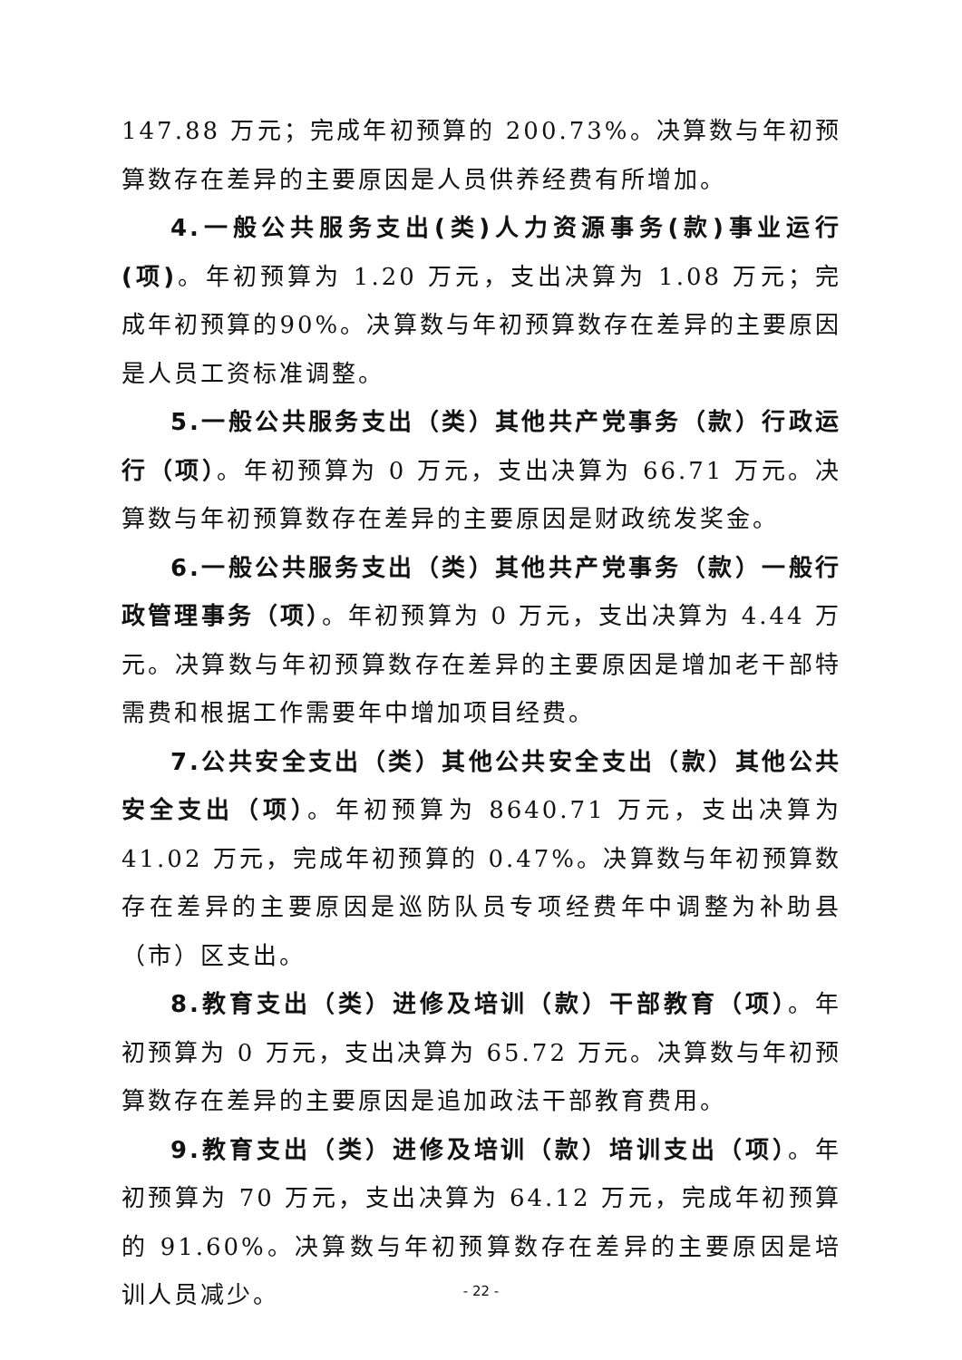147.88 万元；完成年初预算的 200.73%。决算数与年初预算数存在差异的主要原因是人员供养经费有所增加。
4.一般公共服务支出(类)人力资源事务(款)事业运行(项)。年初预算为 1.20 万元，支出决算为 1.08 万元；完成年初预算的90%。决算数与年初预算数存在差异的主要原因是人员工资标准调整。
5.一般公共服务支出（类）其他共产党事务（款）行政运行（项）。年初预算为 0 万元，支出决算为 66.71 万元。决算数与年初预算数存在差异的主要原因是财政统发奖金。
6.一般公共服务支出（类）其他共产党事务（款）一般行政管理事务（项）。年初预算为 0 万元，支出决算为 4.44 万元。决算数与年初预算数存在差异的主要原因是增加老干部特需费和根据工作需要年中增加项目经费。
7.公共安全支出（类）其他公共安全支出（款）其他公共安全支出（项）。年初预算为 8640.71 万元，支出决算为 41.02 万元，完成年初预算的 0.47%。决算数与年初预算数存在差异的主要原因是巡防队员专项经费年中调整为补助县（市）区支出。
8.教育支出（类）进修及培训（款）干部教育（项）。年初预算为 0 万元，支出决算为 65.72 万元。决算数与年初预算数存在差异的主要原因是追加政法干部教育费用。
9.教育支出（类）进修及培训（款）培训支出（项）。年初预算为 70 万元，支出决算为 64.12 万元，完成年初预算的 91.60%。决算数与年初预算数存在差异的主要原因是培训人员减少。
- 22 -